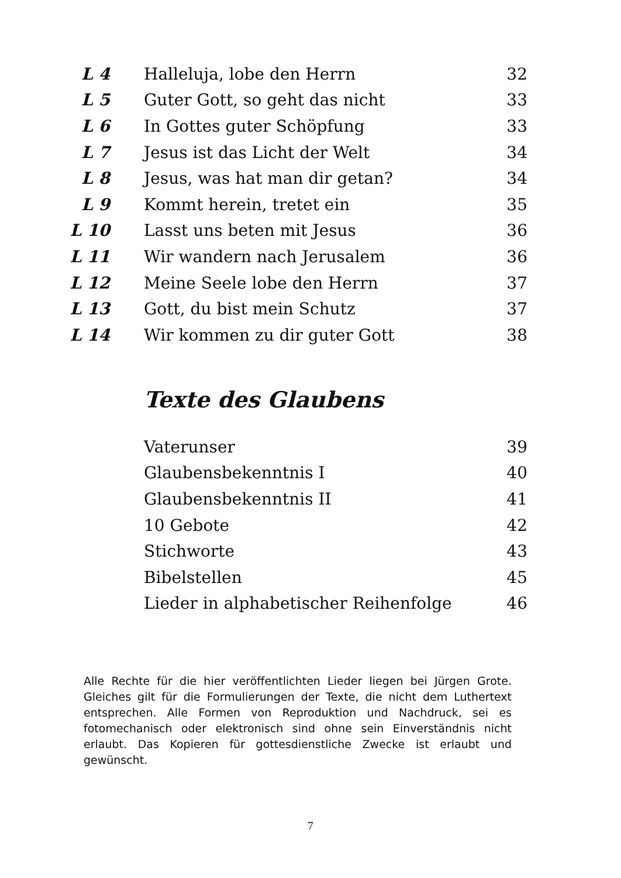| L 4 | Halleluja, lobe den Herrn | 32 |
| L 5 | Guter Gott, so geht das nicht | 33 |
| L 6 | In Gottes guter Schöpfung | 33 |
| L 7 | Jesus ist das Licht der Welt | 34 |
| L 8 | Jesus, was hat man dir getan? | 34 |
| L 9 | Kommt herein, tretet ein | 35 |
| L 10 | Lasst uns beten mit Jesus | 36 |
| L 11 | Wir wandern nach Jerusalem | 36 |
| L 12 | Meine Seele lobe den Herrn | 37 |
| L 13 | Gott, du bist mein Schutz | 37 |
| L 14 | Wir kommen zu dir guter Gott | 38 |
Texte des Glaubens
| Vaterunser | 39 |
| Glaubensbekenntnis I | 40 |
| Glaubensbekenntnis II | 41 |
| 10 Gebote | 42 |
| Stichworte | 43 |
| Bibelstellen | 45 |
| Lieder in alphabetischer Reihenfolge | 46 |
Alle Rechte für die hier veröffentlichten Lieder liegen bei Jürgen Grote. Gleiches gilt für die Formulierungen der Texte, die nicht dem Luthertext entsprechen. Alle Formen von Reproduktion und Nachdruck, sei es fotomechanisch oder elektronisch sind ohne sein Einverständnis nicht erlaubt. Das Kopieren für gottesdienstliche Zwecke ist erlaubt und gewünscht.
7